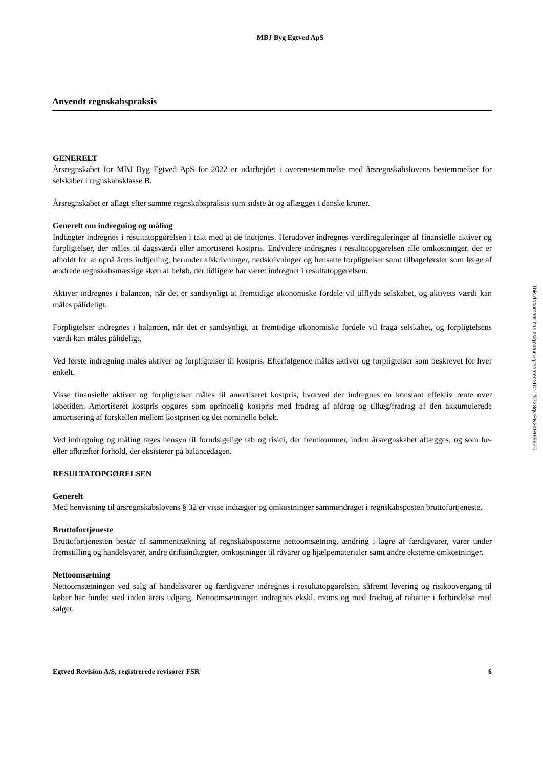MBJ Byg Egtved ApS
Anvendt regnskabspraksis
GENERELT
Årsregnskabet for MBJ Byg Egtved ApS for 2022 er udarbejdet i overensstemmelse med årsregnskabslovens bestemmelser for selskaber i regnskabsklasse B.
Årsregnskabet er aflagt efter samme regnskabspraksis som sidste år og aflægges i danske kroner.
Generelt om indregning og måling
Indtægter indregnes i resultatopgørelsen i takt med at de indtjenes. Herudover indregnes værdireguleringer af finansielle aktiver og forpligtelser, der måles til dagsværdi eller amortiseret kostpris. Endvidere indregnes i resultatopgørelsen alle omkostninger, der er afholdt for at opnå årets indtjening, herunder afskrivninger, nedskrivninger og hensatte forpligtelser samt tilbageførsler som følge af ændrede regnskabsmæssige skøn af beløb, der tidligere har været indregnet i resultatopgørelsen.
Aktiver indregnes i balancen, når det er sandsynligt at fremtidige økonomiske fordele vil tilflyde selskabet, og aktivets værdi kan måles pålideligt.
Forpligtelser indregnes i balancen, når det er sandsynligt, at fremtidige økonomiske fordele vil fragå selskabet, og forpligtelsens værdi kan måles pålideligt.
Ved første indregning måles aktiver og forpligtelser til kostpris. Efterfølgende måles aktiver og forpligtelser som beskrevet for hver enkelt.
Visse finansielle aktiver og forpligtelser måles til amortiseret kostpris, hvorved der indregnes en konstant effektiv rente over løbetiden. Amortiseret kostpris opgøres som oprindelig kostpris med fradrag af afdrag og tillæg/fradrag af den akkumulerede amortisering af forskellen mellem kostprisen og det nominelle beløb.
Ved indregning og måling tages hensyn til forudsigelige tab og risici, der fremkommer, inden årsregnskabet aflægges, og som be- eller afkræfter forhold, der eksisterer på balancedagen.
RESULTATOPGØRELSEN
Generelt
Med henvisning til årsregnskabslovens § 32 er visse indtægter og omkostninger sammendraget i regnskabsposten bruttofortjeneste.
Bruttofortjeneste
Bruttofortjenesten består af sammentrækning af regnskabsposterne nettoomsætning, ændring i lagre af færdigvarer, varer under fremstilling og handelsvarer, andre driftsindtægter, omkostninger til råvarer og hjælpematerialer samt andre eksterne omkostninger.
Nettoomsætning
Nettoomsætningen ved salg af handelsvarer og færdigvarer indregnes i resultatopgørelsen, såfremt levering og risikoovergang til køber har fundet sted inden årets udgang. Nettoomsætningen indregnes ekskl. moms og med fradrag af rabatter i forbindelse med salget.
Egtved Revision A/S, registrerede revisorer FSR 6
This document has esignatur Agreement-ID: 1f5728qyrPN249195925